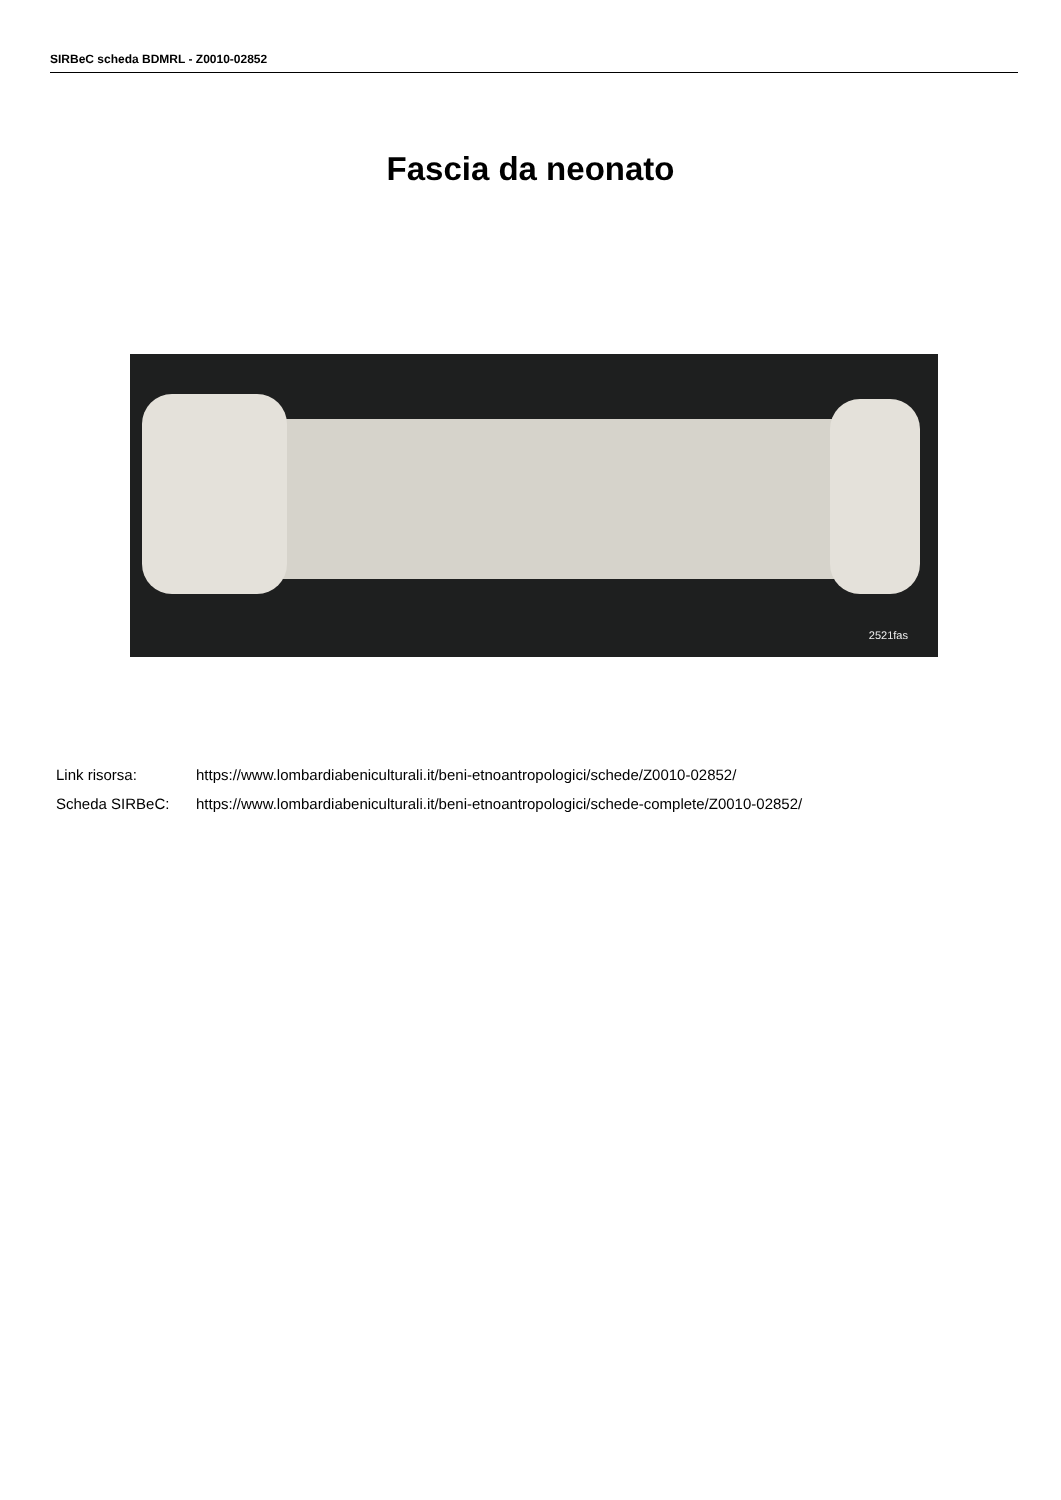SIRBeC scheda BDMRL - Z0010-02852
Fascia da neonato
2521fas
Link risorsa: https://www.lombardiabeniculturali.it/beni-etnoantropologici/schede/Z0010-02852/
Scheda SIRBeC: https://www.lombardiabeniculturali.it/beni-etnoantropologici/schede-complete/Z0010-02852/